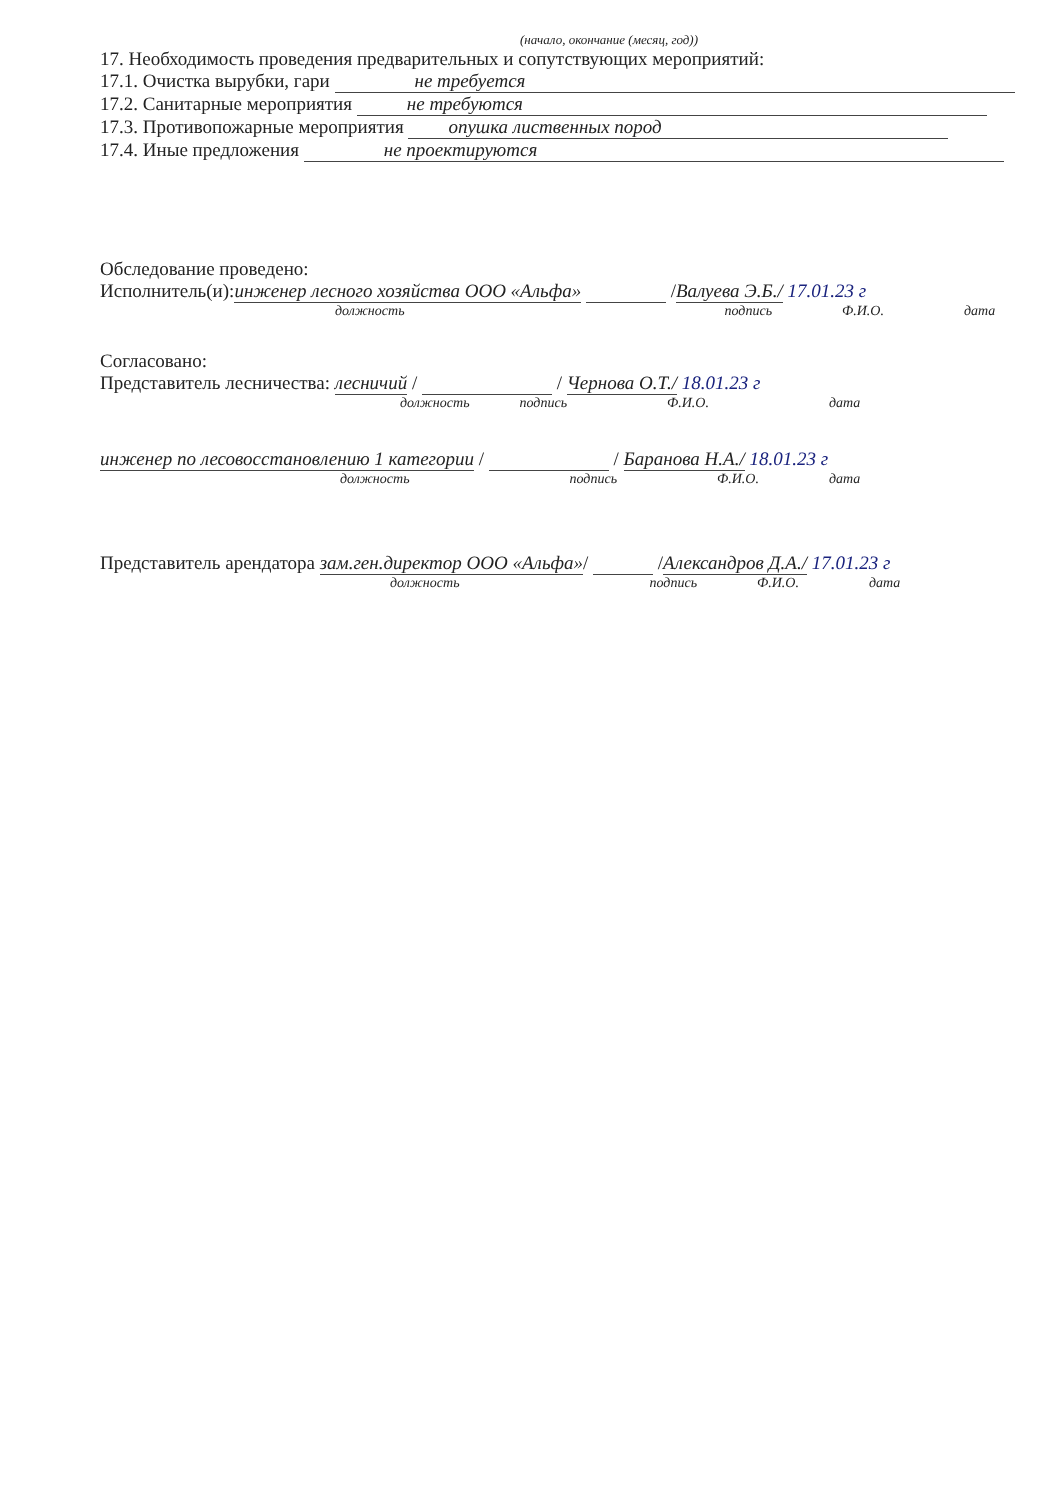(начало, окончание (месяц, год))
17. Необходимость проведения предварительных и сопутствующих мероприятий:
17.1. Очистка вырубки, гари не требуется
17.2. Санитарные мероприятия не требуются
17.3. Противопожарные мероприятия опушка лиственных пород
17.4. Иные предложения не проектируются
Обследование проведено:
Исполнитель(и):инженер лесного хозяйства ООО «Альфа» /Валуева Э.Б./ 17.01.23 г
должность подпись Ф.И.О. дата
Согласовано:
Представитель лесничества: лесничий / / Чернова О.Т./ 18.01.23 г
должность подпись Ф.И.О. дата
инженер по лесовосстановлению 1 категории / / Баранова Н.А./ 18.01.23 г
должность подпись Ф.И.О. дата
Представитель арендатора зам.ген.директор ООО «Альфа»/ /Александров Д.А./ 17.01.23 г
должность подпись Ф.И.О. дата